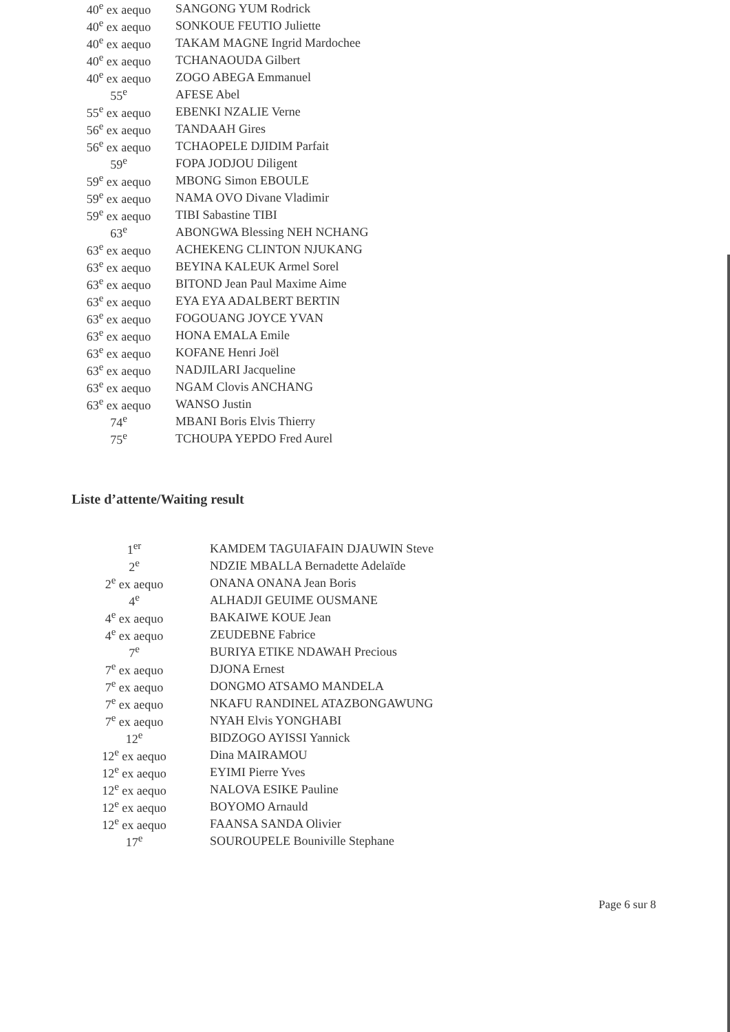| 40<sup>e</sup> ex aequo | SANGONG YUM Rodrick |
| 40<sup>e</sup> ex aequo | SONKOUE FEUTIO Juliette |
| 40<sup>e</sup> ex aequo | TAKAM MAGNE Ingrid Mardochee |
| 40<sup>e</sup> ex aequo | TCHANAOUDA Gilbert |
| 40<sup>e</sup> ex aequo | ZOGO ABEGA Emmanuel |
| 55<sup>e</sup> | AFESE Abel |
| 55<sup>e</sup> ex aequo | EBENKI NZALIE Verne |
| 56<sup>e</sup> ex aequo | TANDAAH Gires |
| 56<sup>e</sup> ex aequo | TCHAOPELE DJIDIM Parfait |
| 59<sup>e</sup> | FOPA JODJOU Diligent |
| 59<sup>e</sup> ex aequo | MBONG Simon EBOULE |
| 59<sup>e</sup> ex aequo | NAMA OVO Divane Vladimir |
| 59<sup>e</sup> ex aequo | TIBI Sabastine TIBI |
| 63<sup>e</sup> | ABONGWA Blessing NEH NCHANG |
| 63<sup>e</sup> ex aequo | ACHEKENG CLINTON NJUKANG |
| 63<sup>e</sup> ex aequo | BEYINA KALEUK Armel Sorel |
| 63<sup>e</sup> ex aequo | BITOND Jean Paul Maxime Aime |
| 63<sup>e</sup> ex aequo | EYA EYA ADALBERT BERTIN |
| 63<sup>e</sup> ex aequo | FOGOUANG JOYCE YVAN |
| 63<sup>e</sup> ex aequo | HONA EMALA Emile |
| 63<sup>e</sup> ex aequo | KOFANE Henri Joël |
| 63<sup>e</sup> ex aequo | NADJILARI Jacqueline |
| 63<sup>e</sup> ex aequo | NGAM Clovis ANCHANG |
| 63<sup>e</sup> ex aequo | WANSO Justin |
| 74<sup>e</sup> | MBANI Boris Elvis Thierry |
| 75<sup>e</sup> | TCHOUPA YEPDO Fred Aurel |
Liste d’attente/Waiting result
| 1<sup>er</sup> | KAMDEM TAGUIAFAIN DJAUWIN Steve |
| 2<sup>e</sup> | NDZIE MBALLA Bernadette Adelaïde |
| 2<sup>e</sup> ex aequo | ONANA ONANA Jean Boris |
| 4<sup>e</sup> | ALHADJI GEUIME OUSMANE |
| 4<sup>e</sup> ex aequo | BAKAIWE KOUE Jean |
| 4<sup>e</sup> ex aequo | ZEUDEBNE Fabrice |
| 7<sup>e</sup> | BURIYA ETIKE NDAWAH Precious |
| 7<sup>e</sup> ex aequo | DJONA Ernest |
| 7<sup>e</sup> ex aequo | DONGMO ATSAMO MANDELA |
| 7<sup>e</sup> ex aequo | NKAFU RANDINEL ATAZBONGAWUNG |
| 7<sup>e</sup> ex aequo | NYAH Elvis YONGHABI |
| 12<sup>e</sup> | BIDZOGO AYISSI Yannick |
| 12<sup>e</sup> ex aequo | Dina MAIRAMOU |
| 12<sup>e</sup> ex aequo | EYIMI Pierre Yves |
| 12<sup>e</sup> ex aequo | NALOVA ESIKE Pauline |
| 12<sup>e</sup> ex aequo | BOYOMO Arnauld |
| 12<sup>e</sup> ex aequo | FAANSA SANDA Olivier |
| 17<sup>e</sup> | SOUROUPELE Bouniville Stephane |
Page 6 sur 8